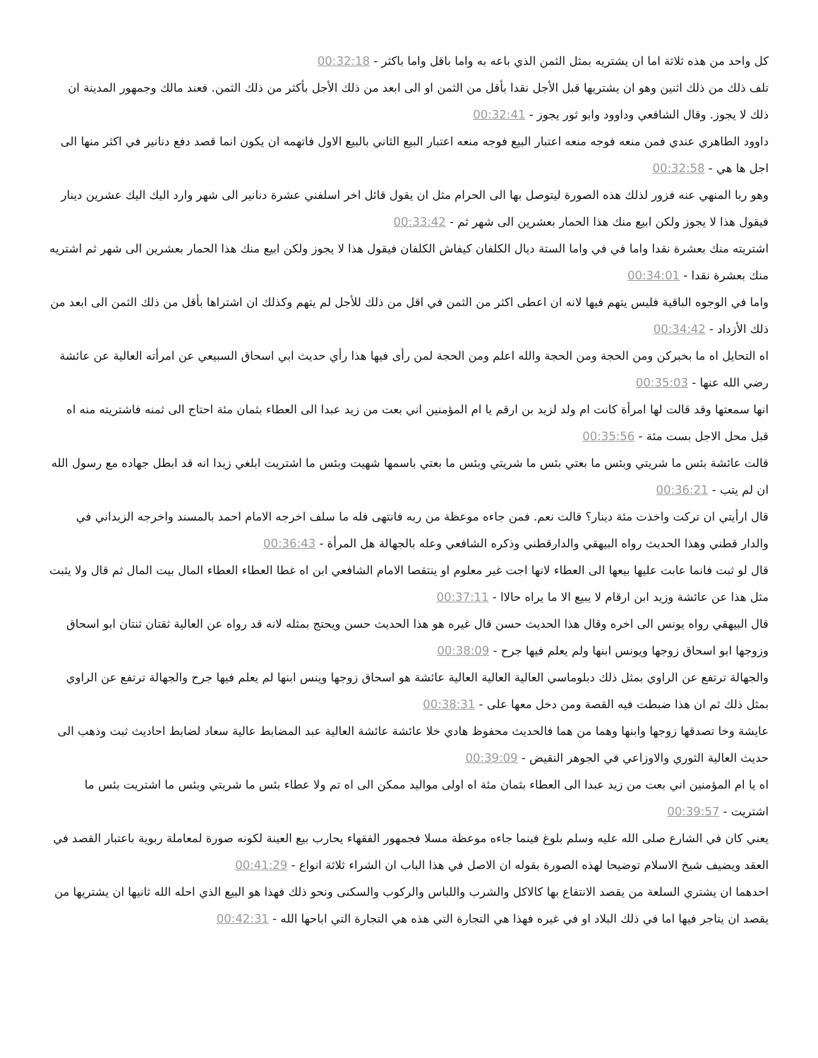كل واحد من هذه ثلاثة اما ان يشتريه بمثل الثمن الذي باعه به واما باقل واما باكثر - 00:32:18
تلف ذلك من ذلك اثنين وهو ان يشتريها قبل الأجل نقدا بأقل من الثمن او الى ابعد من ذلك الأجل بأكثر من ذلك الثمن. فعند مالك وجمهور المدينة ان ذلك لا يجوز. وقال الشافعي وداوود وابو ثور يجوز - 00:32:41
داوود الطاهري عندي فمن منعه فوجه منعه اعتبار البيع فوجه منعه اعتبار البيع الثاني بالبيع الاول فاتهمه ان يكون انما قصد دفع دنانير في اكثر منها الى اجل ها هي - 00:32:58
وهو ربا المنهي عنه فزور لذلك هذه الصورة ليتوصل بها الى الحرام مثل ان يقول قائل اخر اسلفني عشرة دنانير الى شهر وارد اليك اليك عشرين دينار فيقول هذا لا يجوز ولكن ابيع منك هذا الحمار بعشرين الى شهر ثم - 00:33:42
اشتريته منك بعشرة نقدا واما في في واما الستة ديال الكلفان كيفاش الكلفان فيقول هذا لا يجوز ولكن ابيع منك هذا الحمار بعشرين الى شهر ثم اشتريه منك بعشرة نقدا - 00:34:01
واما في الوجوه الباقية فليس يتهم فيها لانه ان اعطى اكثر من الثمن في اقل من ذلك للأجل لم يتهم وكذلك ان اشتراها بأقل من ذلك الثمن الى ابعد من ذلك الأزداد - 00:34:42
اه التحايل اه ما بخبركن ومن الحجة ومن الحجة والله اعلم ومن الحجة لمن رأى فيها هذا رأي حديث ابي اسحاق السبيعي عن امرأته العالية عن عائشة رضي الله عنها - 00:35:03
انها سمعتها وقد قالت لها امرأة كانت ام ولد لزيد بن ارقم يا ام المؤمنين اني بعت من زيد عبدا الى العطاء بثمان مئة احتاج الى ثمنه فاشتريته منه اه قبل محل الاجل بست مئة - 00:35:56
قالت عائشة بئس ما شريتي وبئس ما بعتي بئس ما شريتي وبئس ما بعتي باسمها شهيت وبئس ما اشتريت ابلغي زيدا انه قد ابطل جهاده مع رسول الله ان لم يتب - 00:36:21
قال ارأيتي ان تركت واخذت مئة دينار؟ قالت نعم. فمن جاءه موعظة من ربه فانتهى فله ما سلف اخرجه الامام احمد بالمسند واخرجه الزيداني في والدار قطني وهذا الحديث رواه البيهقي والدارقطني وذكره الشافعي وعله بالجهالة هل المرأة - 00:36:43
قال لو ثبت فانما عابت عليها بيعها الى العطاء لانها اجت غير معلوم او ينتقصا الامام الشافعي ابن اه غطا العطاء العطاء المال بيت المال ثم قال ولا يثبت مثل هذا عن عائشة وزيد ابن ارقام لا يبيع الا ما يراه حالاا - 00:37:11
قال البيهقي رواه يونس الى اخره وقال هذا الحديث حسن قال غيره هو هذا الحديث حسن ويحتج بمثله لانه قد رواه عن العالية ثقتان ثنتان ابو اسحاق وزوجها ابو اسحاق زوجها ويونس ابنها ولم يعلم فيها جرح - 00:38:09
والجهالة ترتفع عن الراوي بمثل ذلك دبلوماسي العالية العالية العالية عائشة هو اسحاق زوجها وينس ابنها لم يعلم فيها جرح والجهالة ترتفع عن الراوي بمثل ذلك ثم ان هذا ضبطت فيه القصة ومن دخل معها على - 00:38:31
عايشة وخا تصدقها زوجها وابنها وهما من هما فالحديث محفوظ هادي خلا عائشة عائشة العالية عبد المضابط عالية سعاد لضابط احاديث ثبت وذهب الى حديث العالية الثوري والاوزاعي في الجوهر النقيض - 00:39:09
اه يا ام المؤمنين اني بعت من زيد عبدا الى العطاء بثمان مئة اه اولى مواليد ممكن الى اه تم ولا عطاء بئس ما شريتي وبئس ما اشتريت بئس ما اشتريت - 00:39:57
يعني كان في الشارع صلى الله عليه وسلم بلوغ فينما جاءه موعظة مسلا فجمهور الفقهاء يحارب بيع العينة لكونه صورة لمعاملة ربوية باعتبار القصد في العقد ويضيف شيخ الاسلام توضيحا لهذه الصورة بقوله ان الاصل في هذا الباب ان الشراء ثلاثة انواع - 00:41:29
احدهما ان يشتري السلعة من يقصد الانتفاع بها كالاكل والشرب واللباس والركوب والسكنى ونحو ذلك فهذا هو البيع الذي احله الله ثانيها ان يشتريها من يقصد ان يتاجر فيها اما في ذلك البلاد او في غيره فهذا هي التجارة التي هذه هي التجارة التي اباحها الله - 00:42:31